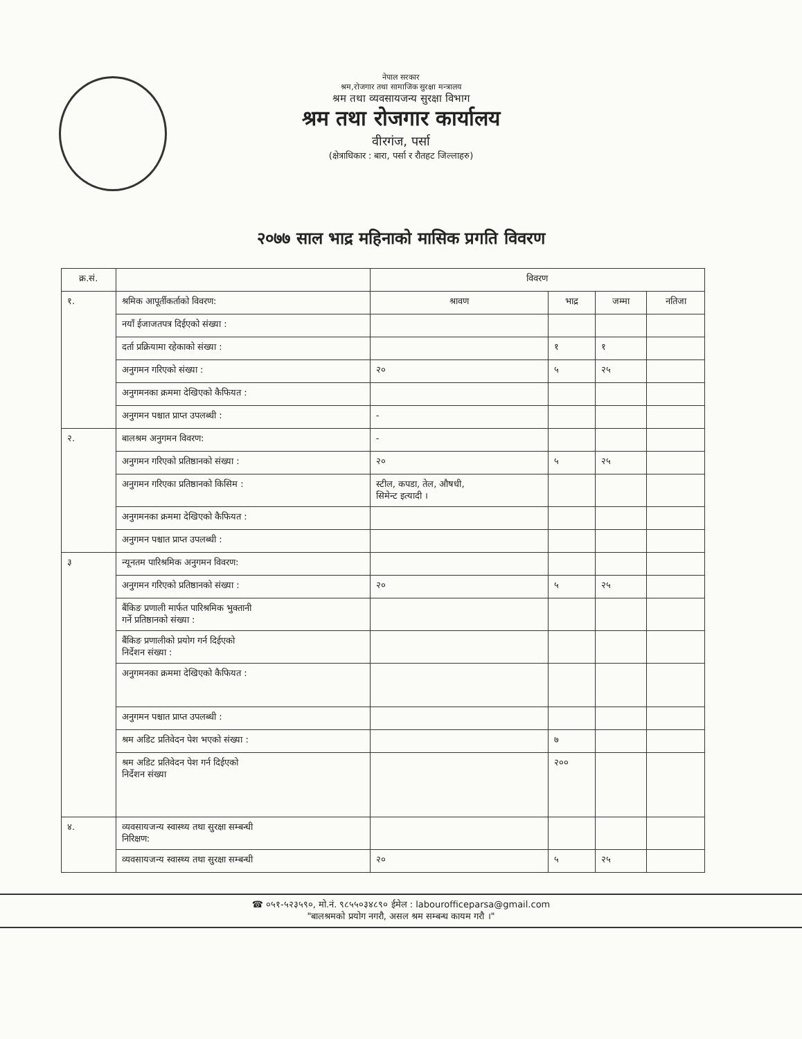नेपाल सरकार
श्रम,रोजगार तथा सामाजिक सुरक्षा मन्त्रालय
श्रम तथा व्यवसायजन्य सुरक्षा विभाग
श्रम तथा रोजगार कार्यालय
वीरगंज, पर्सा
(क्षेत्राधिकार : बारा, पर्सा र रौतहट जिल्लाहरु)
२०७७ साल भाद्र महिनाको मासिक प्रगति विवरण
| क्र.सं. | | विवरण | | | |
| --- | --- | --- | --- | --- | --- |
| १. | श्रमिक आपूर्तीकर्ताको विवरण: | श्रावण | भाद्र | जम्मा | नतिजा |
| | नयाँ ईजाजतपत्र दिईएको संख्या : | | | | |
| | दर्ता प्रक्रियामा रहेकाको संख्या : | | १ | १ | |
| | अनुगमन गरिएको संख्या : | २० | ५ | २५ | |
| | अनुगमनका क्रममा देखिएको कैफियत : | | | | |
| | अनुगमन पश्चात प्राप्त उपलब्धी : | - | | | |
| २. | बालश्रम अनुगमन विवरण: | - | | | |
| | अनुगमन गरिएको प्रतिष्ठानको संख्या : | २० | ५ | २५ | |
| | अनुगमन गरिएका प्रतिष्ठानको किसिम : | स्टील, कपडा, तेल, औषधी, सिमेन्ट इत्यादी । | | | |
| | अनुगमनका क्रममा देखिएको कैफियत : | | | | |
| | अनुगमन पश्चात प्राप्त उपलब्धी : | | | | |
| ३ | न्यूनतम पारिश्रमिक अनुगमन विवरण: | | | | |
| | अनुगमन गरिएको प्रतिष्ठानको संख्या : | २० | ५ | २५ | |
| | बैंकिङ प्रणाली मार्फत पारिश्रमिक भुक्तानी गर्ने प्रतिष्ठानको संख्या : | | | | |
| | बैंकिङ प्रणालीको प्रयोग गर्न दिईएको निर्देशन संख्या : | | | | |
| | अनुगमनका क्रममा देखिएको कैफियत : | | | | |
| | अनुगमन पश्चात प्राप्त उपलब्धी : | | | | |
| | श्रम अडिट प्रतिवेदन पेश भएको संख्या : | | ७ | | |
| | श्रम अडिट प्रतिवेदन पेश गर्न दिईएको निर्देशन संख्या | | २०० | | |
| ४. | व्यवसायजन्य स्वास्थ्य तथा सुरक्षा सम्बन्धी निरिक्षण: | | | | |
| | व्यवसायजन्य स्वास्थ्य तथा सुरक्षा सम्बन्धी | २० | ५ | २५ | |
☎ ०५१-५२३५९०, मो.नं. ९८५५०३४८९० ईमेल : labourofficeparsa@gmail.com
"बालश्रमको प्रयोग नगरौ, असल श्रम सम्बन्ध कायम गरौ ।"